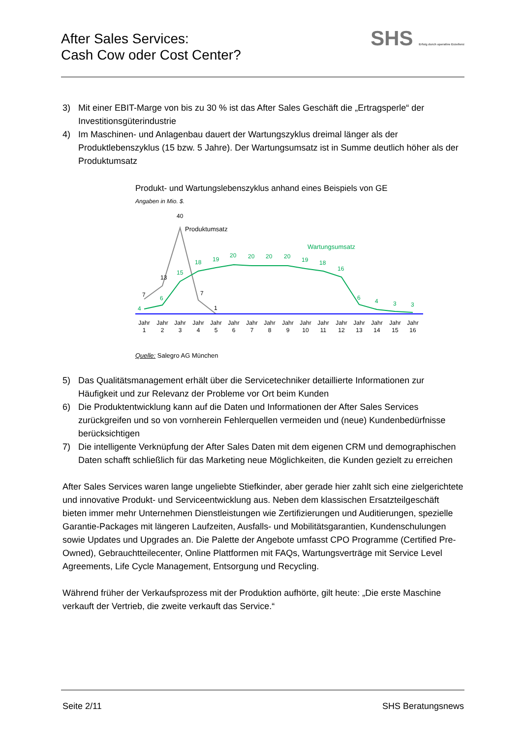After Sales Services:
Cash Cow oder Cost Center?
SHS Erfolg durch operative Exzellenz
3) Mit einer EBIT-Marge von bis zu 30 % ist das After Sales Geschäft die „Ertragsperle“ der Investitionsgüterindustrie
4) Im Maschinen- und Anlagenbau dauert der Wartungszyklus dreimal länger als der Produktlebenszyklus (15 bzw. 5 Jahre). Der Wartungsumsatz ist in Summe deutlich höher als der Produktumsatz
Produkt- und Wartungslebenszyklus anhand eines Beispiels von GE
Angaben in Mio. $.
7
13
40
7
1
Produktumsatz
Wartungsumsatz
4
6
15
18
19
20
20
20
20
19
18
16
6
4
3
3
Jahr
1
Jahr
2
Jahr
3
Jahr
4
Jahr
5
Jahr
6
Jahr
7
Jahr
8
Jahr
9
Jahr
10
Jahr
11
Jahr
12
Jahr
13
Jahr
14
Jahr
15
Jahr
16
Quelle: Salegro AG München
5) Das Qualitätsmanagement erhält über die Servicetechniker detaillierte Informationen zur Häufigkeit und zur Relevanz der Probleme vor Ort beim Kunden
6) Die Produktentwicklung kann auf die Daten und Informationen der After Sales Services zurückgreifen und so von vornherein Fehlerquellen vermeiden und (neue) Kundenbedürfnisse berücksichtigen
7) Die intelligente Verknüpfung der After Sales Daten mit dem eigenen CRM und demographischen Daten schafft schließlich für das Marketing neue Möglichkeiten, die Kunden gezielt zu erreichen
After Sales Services waren lange ungeliebte Stiefkinder, aber gerade hier zahlt sich eine zielgerichtete und innovative Produkt- und Serviceentwicklung aus. Neben dem klassischen Ersatzteilgeschäft bieten immer mehr Unternehmen Dienstleistungen wie Zertifizierungen und Auditierungen, spezielle Garantie-Packages mit längeren Laufzeiten, Ausfalls- und Mobilitätsgarantien, Kundenschulungen sowie Updates und Upgrades an. Die Palette der Angebote umfasst CPO Programme (Certified Pre-Owned), Gebrauchtteilecenter, Online Plattformen mit FAQs, Wartungsverträge mit Service Level Agreements, Life Cycle Management, Entsorgung und Recycling.
Während früher der Verkaufsprozess mit der Produktion aufhörte, gilt heute: „Die erste Maschine verkauft der Vertrieb, die zweite verkauft das Service.“
Seite 2/11 SHS Beratungsnews